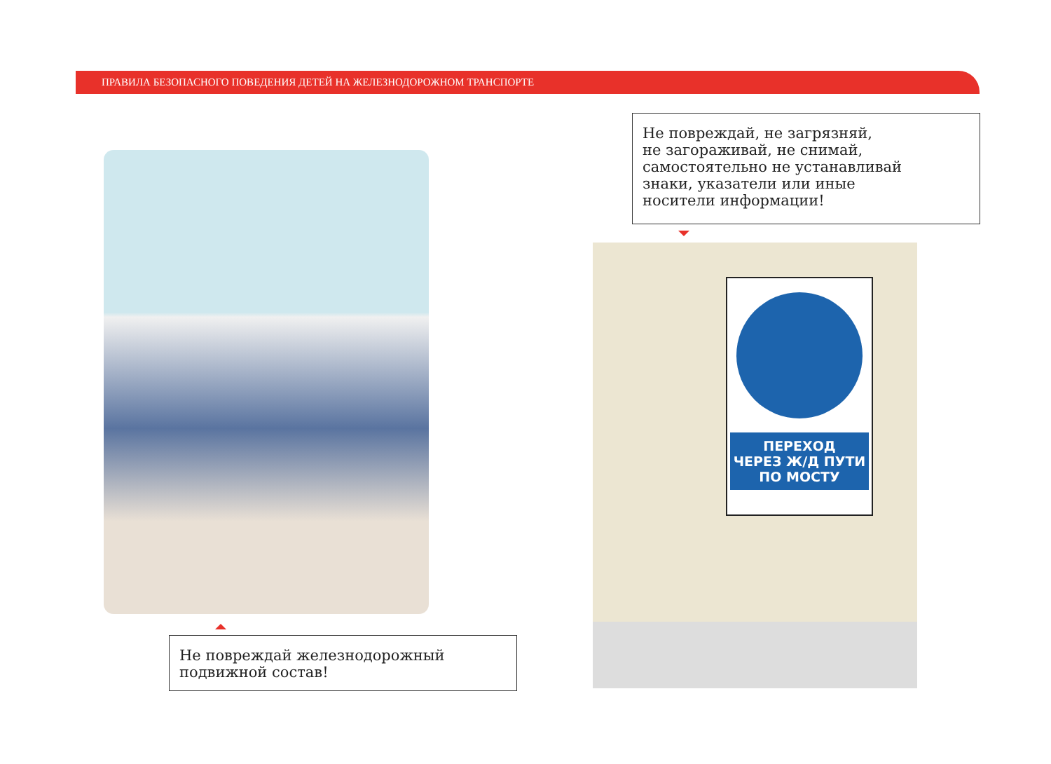ПРАВИЛА БЕЗОПАСНОГО ПОВЕДЕНИЯ ДЕТЕЙ НА ЖЕЛЕЗНОДОРОЖНОМ ТРАНСПОРТЕ
Не повреждай, не загрязняй,
не загораживай, не снимай,
самостоятельно не устанавливай
знаки, указатели или иные
носители информации!
ПЕРЕХОД
ЧЕРЕЗ Ж/Д ПУТИ
ПО МОСТУ
Не повреждай железнодорожный
подвижной состав!